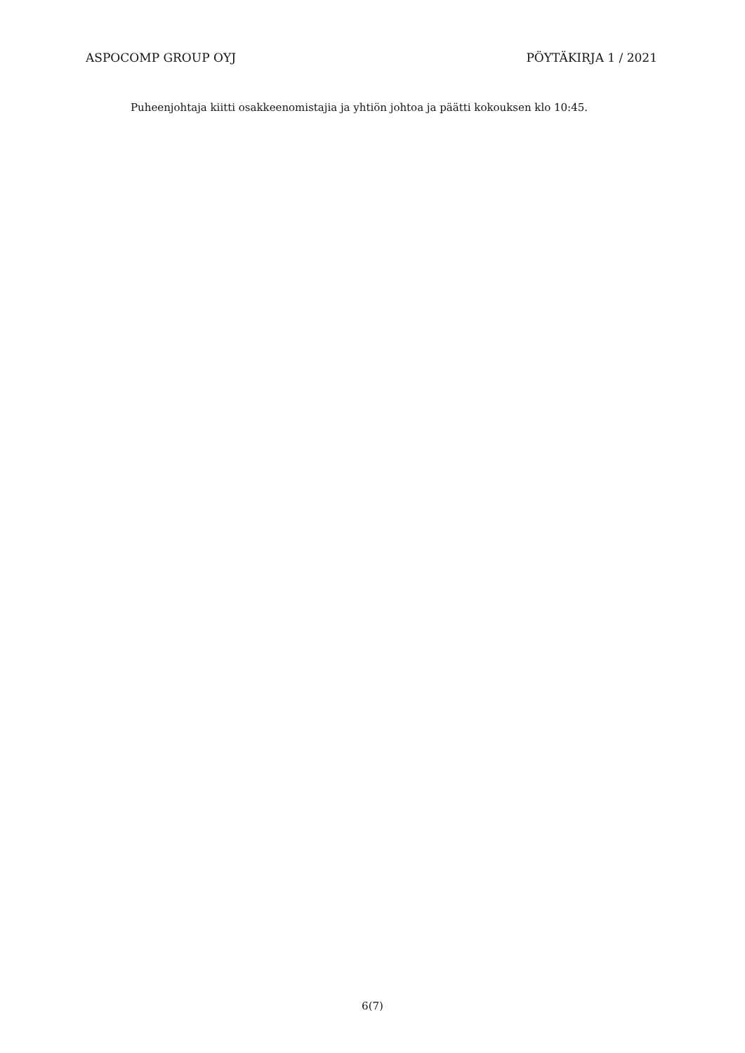ASPOCOMP GROUP OYJ PÖYTÄKIRJA 1 / 2021
Puheenjohtaja kiitti osakkeenomistajia ja yhtiön johtoa ja päätti kokouksen klo 10:45.
6(7)